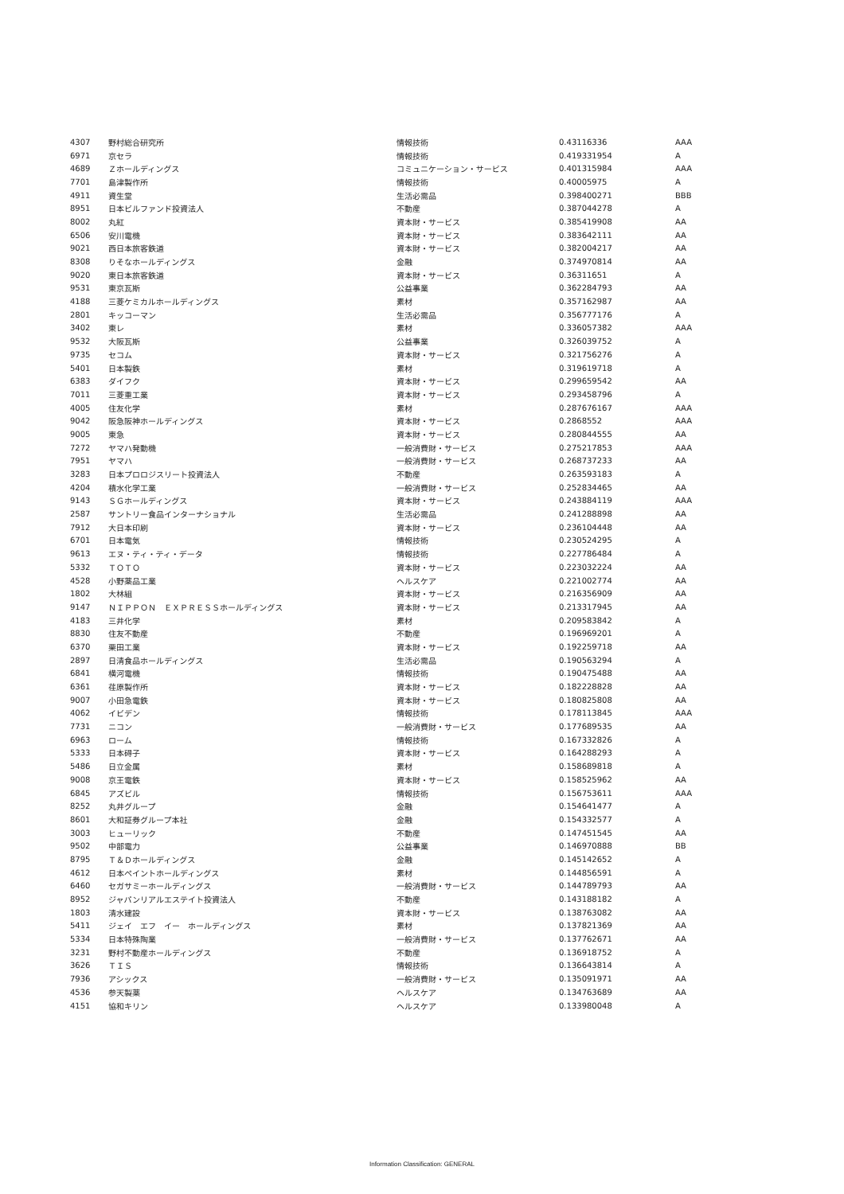| 4307 | 野村総合研究所 | 情報技術 | 0.43116336 | AAA |
| 6971 | 京セラ | 情報技術 | 0.419331954 | A |
| 4689 | Ｚホールディングス | コミュニケーション・サービス | 0.401315984 | AAA |
| 7701 | 島津製作所 | 情報技術 | 0.40005975 | A |
| 4911 | 資生堂 | 生活必需品 | 0.398400271 | BBB |
| 8951 | 日本ビルファンド投資法人 | 不動産 | 0.387044278 | A |
| 8002 | 丸紅 | 資本財・サービス | 0.385419908 | AA |
| 6506 | 安川電機 | 資本財・サービス | 0.383642111 | AA |
| 9021 | 西日本旅客鉄道 | 資本財・サービス | 0.382004217 | AA |
| 8308 | りそなホールディングス | 金融 | 0.374970814 | AA |
| 9020 | 東日本旅客鉄道 | 資本財・サービス | 0.36311651 | A |
| 9531 | 東京瓦斯 | 公益事業 | 0.362284793 | AA |
| 4188 | 三菱ケミカルホールディングス | 素材 | 0.357162987 | AA |
| 2801 | キッコーマン | 生活必需品 | 0.356777176 | A |
| 3402 | 東レ | 素材 | 0.336057382 | AAA |
| 9532 | 大阪瓦斯 | 公益事業 | 0.326039752 | A |
| 9735 | セコム | 資本財・サービス | 0.321756276 | A |
| 5401 | 日本製鉄 | 素材 | 0.319619718 | A |
| 6383 | ダイフク | 資本財・サービス | 0.299659542 | AA |
| 7011 | 三菱重工業 | 資本財・サービス | 0.293458796 | A |
| 4005 | 住友化学 | 素材 | 0.287676167 | AAA |
| 9042 | 阪急阪神ホールディングス | 資本財・サービス | 0.2868552 | AAA |
| 9005 | 東急 | 資本財・サービス | 0.280844555 | AA |
| 7272 | ヤマハ発動機 | 一般消費財・サービス | 0.275217853 | AAA |
| 7951 | ヤマハ | 一般消費財・サービス | 0.268737233 | AA |
| 3283 | 日本プロロジスリート投資法人 | 不動産 | 0.263593183 | A |
| 4204 | 積水化学工業 | 一般消費財・サービス | 0.252834465 | AA |
| 9143 | ＳＧホールディングス | 資本財・サービス | 0.243884119 | AAA |
| 2587 | サントリー食品インターナショナル | 生活必需品 | 0.241288898 | AA |
| 7912 | 大日本印刷 | 資本財・サービス | 0.236104448 | AA |
| 6701 | 日本電気 | 情報技術 | 0.230524295 | A |
| 9613 | エヌ・ティ・ティ・データ | 情報技術 | 0.227786484 | A |
| 5332 | ＴＯＴＯ | 資本財・サービス | 0.223032224 | AA |
| 4528 | 小野薬品工業 | ヘルスケア | 0.221002774 | AA |
| 1802 | 大林組 | 資本財・サービス | 0.216356909 | AA |
| 9147 | ＮＩＰＰＯＮ ＥＸＰＲＥＳＳホールディングス | 資本財・サービス | 0.213317945 | AA |
| 4183 | 三井化学 | 素材 | 0.209583842 | A |
| 8830 | 住友不動産 | 不動産 | 0.196969201 | A |
| 6370 | 栗田工業 | 資本財・サービス | 0.192259718 | AA |
| 2897 | 日清食品ホールディングス | 生活必需品 | 0.190563294 | A |
| 6841 | 横河電機 | 情報技術 | 0.190475488 | AA |
| 6361 | 荏原製作所 | 資本財・サービス | 0.182228828 | AA |
| 9007 | 小田急電鉄 | 資本財・サービス | 0.180825808 | AA |
| 4062 | イビデン | 情報技術 | 0.178113845 | AAA |
| 7731 | ニコン | 一般消費財・サービス | 0.177689535 | AA |
| 6963 | ローム | 情報技術 | 0.167332826 | A |
| 5333 | 日本碍子 | 資本財・サービス | 0.164288293 | A |
| 5486 | 日立金属 | 素材 | 0.158689818 | A |
| 9008 | 京王電鉄 | 資本財・サービス | 0.158525962 | AA |
| 6845 | アズビル | 情報技術 | 0.156753611 | AAA |
| 8252 | 丸井グループ | 金融 | 0.154641477 | A |
| 8601 | 大和証券グループ本社 | 金融 | 0.154332577 | A |
| 3003 | ヒューリック | 不動産 | 0.147451545 | AA |
| 9502 | 中部電力 | 公益事業 | 0.146970888 | BB |
| 8795 | Ｔ＆Ｄホールディングス | 金融 | 0.145142652 | A |
| 4612 | 日本ペイントホールディングス | 素材 | 0.144856591 | A |
| 6460 | セガサミーホールディングス | 一般消費財・サービス | 0.144789793 | AA |
| 8952 | ジャパンリアルエステイト投資法人 | 不動産 | 0.143188182 | A |
| 1803 | 清水建設 | 資本財・サービス | 0.138763082 | AA |
| 5411 | ジェイ エフ イー ホールディングス | 素材 | 0.137821369 | AA |
| 5334 | 日本特殊陶業 | 一般消費財・サービス | 0.137762671 | AA |
| 3231 | 野村不動産ホールディングス | 不動産 | 0.136918752 | A |
| 3626 | ＴＩＳ | 情報技術 | 0.136643814 | A |
| 7936 | アシックス | 一般消費財・サービス | 0.135091971 | AA |
| 4536 | 参天製薬 | ヘルスケア | 0.134763689 | AA |
| 4151 | 協和キリン | ヘルスケア | 0.133980048 | A |
Information Classification: GENERAL